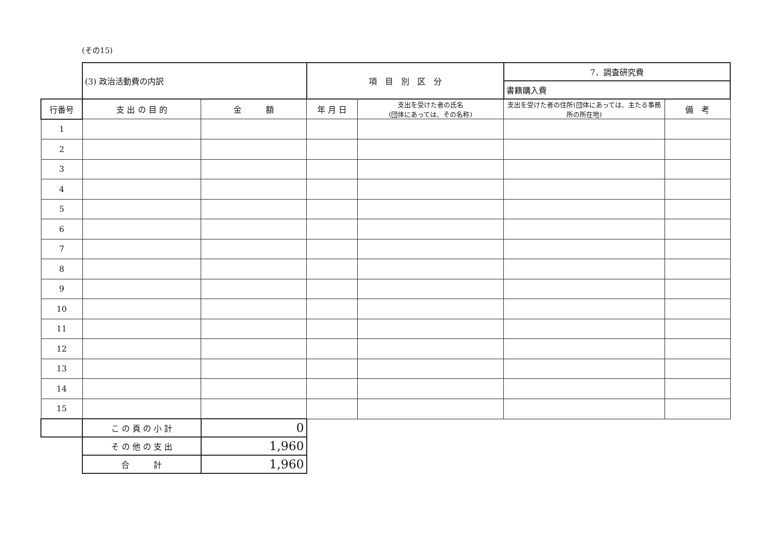(その15)
| | (3) 政治活動費の内訳 | | 項 目 別 区 分 | | 7．調査研究費 | |
| | | | | | 書籍購入費 | |
| 行番号 | 支 出 の 目 的 | 金 額 | 年 月 日 | 支出を受けた者の氏名 (団体にあっては、その名称) | 支出を受けた者の住所(団体にあっては、主たる事務所の所在地) | 備 考 |
| 1 | | | | | | |
| 2 | | | | | | |
| 3 | | | | | | |
| 4 | | | | | | |
| 5 | | | | | | |
| 6 | | | | | | |
| 7 | | | | | | |
| 8 | | | | | | |
| 9 | | | | | | |
| 10 | | | | | | |
| 11 | | | | | | |
| 12 | | | | | | |
| 13 | | | | | | |
| 14 | | | | | | |
| 15 | | | | | | |
| | こ の 頁 の 小 計 | 0 | | | | |
| | そ の 他 の 支 出 | 1,960 | | | | |
| | 合 計 | 1,960 | | | | |